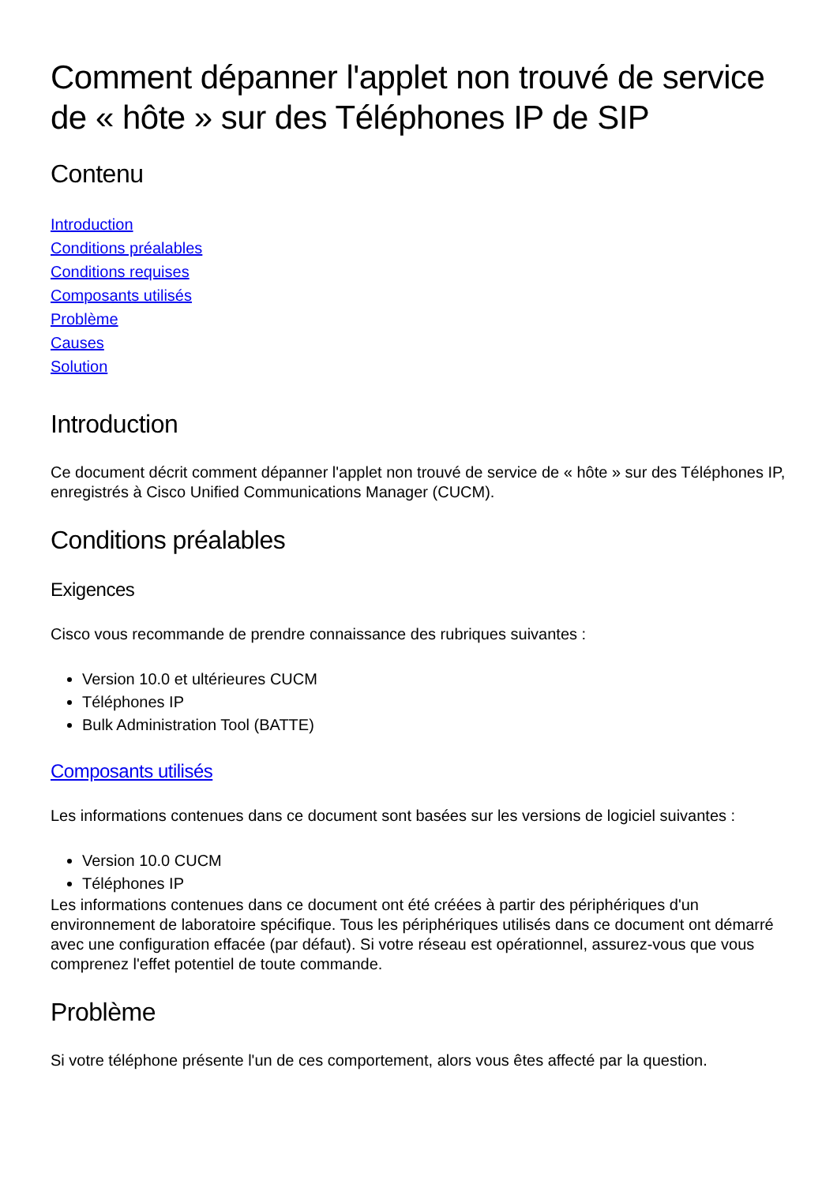Comment dépanner l'applet non trouvé de service de « hôte » sur des Téléphones IP de SIP
Contenu
Introduction
Conditions préalables
Conditions requises
Composants utilisés
Problème
Causes
Solution
Introduction
Ce document décrit comment dépanner l'applet non trouvé de service de « hôte » sur des Téléphones IP, enregistrés à Cisco Unified Communications Manager (CUCM).
Conditions préalables
Exigences
Cisco vous recommande de prendre connaissance des rubriques suivantes :
Version 10.0 et ultérieures CUCM
Téléphones IP
Bulk Administration Tool (BATTE)
Composants utilisés
Les informations contenues dans ce document sont basées sur les versions de logiciel suivantes :
Version 10.0 CUCM
Téléphones IP
Les informations contenues dans ce document ont été créées à partir des périphériques d'un environnement de laboratoire spécifique. Tous les périphériques utilisés dans ce document ont démarré avec une configuration effacée (par défaut). Si votre réseau est opérationnel, assurez-vous que vous comprenez l'effet potentiel de toute commande.
Problème
Si votre téléphone présente l'un de ces comportement, alors vous êtes affecté par la question.